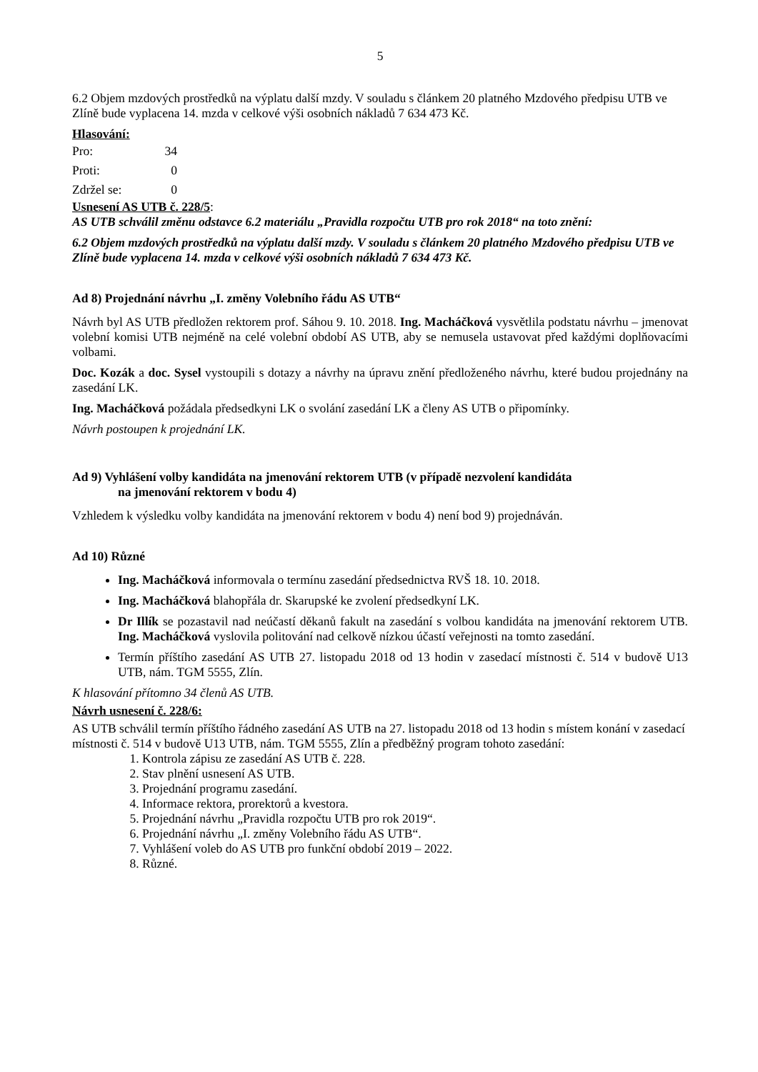5
6.2 Objem mzdových prostředků na výplatu další mzdy. V souladu s článkem 20 platného Mzdového předpisu UTB ve Zlíně bude vyplacena 14. mzda v celkové výši osobních nákladů 7 634 473 Kč.
Hlasování:
| Pro: | 34 |
| Proti: | 0 |
| Zdržel se: | 0 |
Usnesení AS UTB č. 228/5:
AS UTB schválil změnu odstavce 6.2 materiálu „Pravidla rozpočtu UTB pro rok 2018“ na toto znění:
6.2 Objem mzdových prostředků na výplatu další mzdy. V souladu s článkem 20 platného Mzdového předpisu UTB ve Zlíně bude vyplacena 14. mzda v celkové výši osobních nákladů 7 634 473 Kč.
Ad 8) Projednání návrhu „I. změny Volebního řádu AS UTB“
Návrh byl AS UTB předložen rektorem prof. Sáhou 9. 10. 2018. Ing. Macháčková vysvětlila podstatu návrhu – jmenovat volební komisi UTB nejméně na celé volební období AS UTB, aby se nemusela ustavovat před každými doplňovacími volbami.
Doc. Kozák a doc. Sysel vystoupili s dotazy a návrhy na úpravu znění předloženého návrhu, které budou projednány na zasedání LK.
Ing. Macháčková požádala předsedkyni LK o svolání zasedání LK a členy AS UTB o připomínky.
Návrh postoupen k projednání LK.
Ad 9) Vyhlášení volby kandidáta na jmenování rektorem UTB (v případě nezvolení kandidáta
na jmenování rektorem v bodu 4)
Vzhledem k výsledku volby kandidáta na jmenování rektorem v bodu 4) není bod 9) projednáván.
Ad 10) Různé
Ing. Macháčková informovala o termínu zasedání předsednictva RVŠ 18. 10. 2018.
Ing. Macháčková blahopřála dr. Skarupské ke zvolení předsedkyní LK.
Dr Illík se pozastavil nad neúčastí děkanů fakult na zasedání s volbou kandidáta na jmenování rektorem UTB. Ing. Macháčková vyslovila politování nad celkově nízkou účastí veřejnosti na tomto zasedání.
Termín příštího zasedání AS UTB 27. listopadu 2018 od 13 hodin v zasedací místnosti č. 514 v budově U13 UTB, nám. TGM 5555, Zlín.
K hlasování přítomno 34 členů AS UTB.
Návrh usnesení č. 228/6:
AS UTB schválil termín příštího řádného zasedání AS UTB na 27. listopadu 2018 od 13 hodin s místem konání v zasedací místnosti č. 514 v budově U13 UTB, nám. TGM 5555, Zlín a předběžný program tohoto zasedání:
1. Kontrola zápisu ze zasedání AS UTB č. 228.
2. Stav plnění usnesení AS UTB.
3. Projednání programu zasedání.
4. Informace rektora, prorektorů a kvestora.
5. Projednání návrhu „Pravidla rozpočtu UTB pro rok 2019“.
6. Projednání návrhu „I. změny Volebního řádu AS UTB“.
7. Vyhlášení voleb do AS UTB pro funkční období 2019 – 2022.
8. Různé.